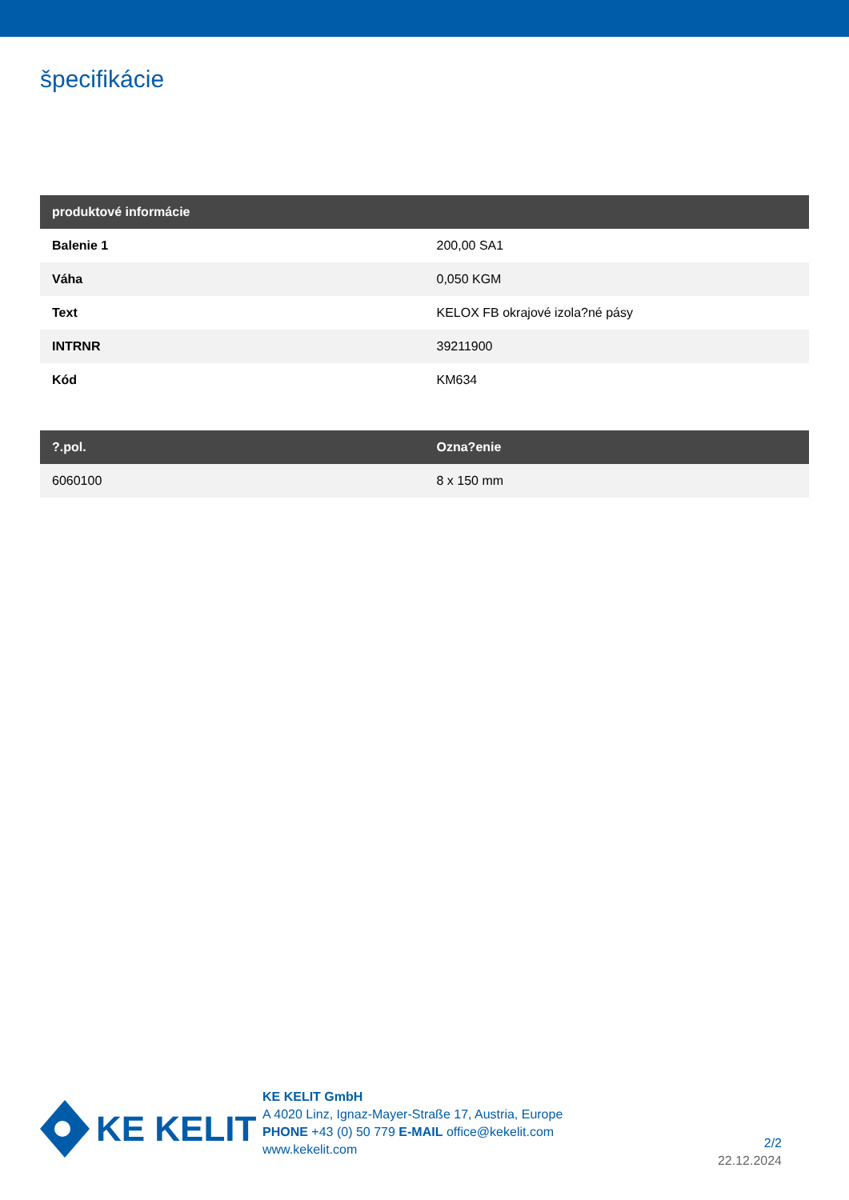špecifikácie
| produktové informácie | |
| --- | --- |
| Balenie 1 | 200,00 SA1 |
| Váha | 0,050 KGM |
| Text | KELOX FB okrajové izola?né pásy |
| INTRNR | 39211900 |
| Kód | KM634 |
| ?.pol. | Ozna?enie |
| --- | --- |
| 6060100 | 8 x 150 mm |
KE KELIT
KE KELIT GmbH
A 4020 Linz, Ignaz-Mayer-Straße 17, Austria, Europe
PHONE +43 (0) 50 779 E-MAIL office@kekelit.com
www.kekelit.com
2/2
22.12.2024